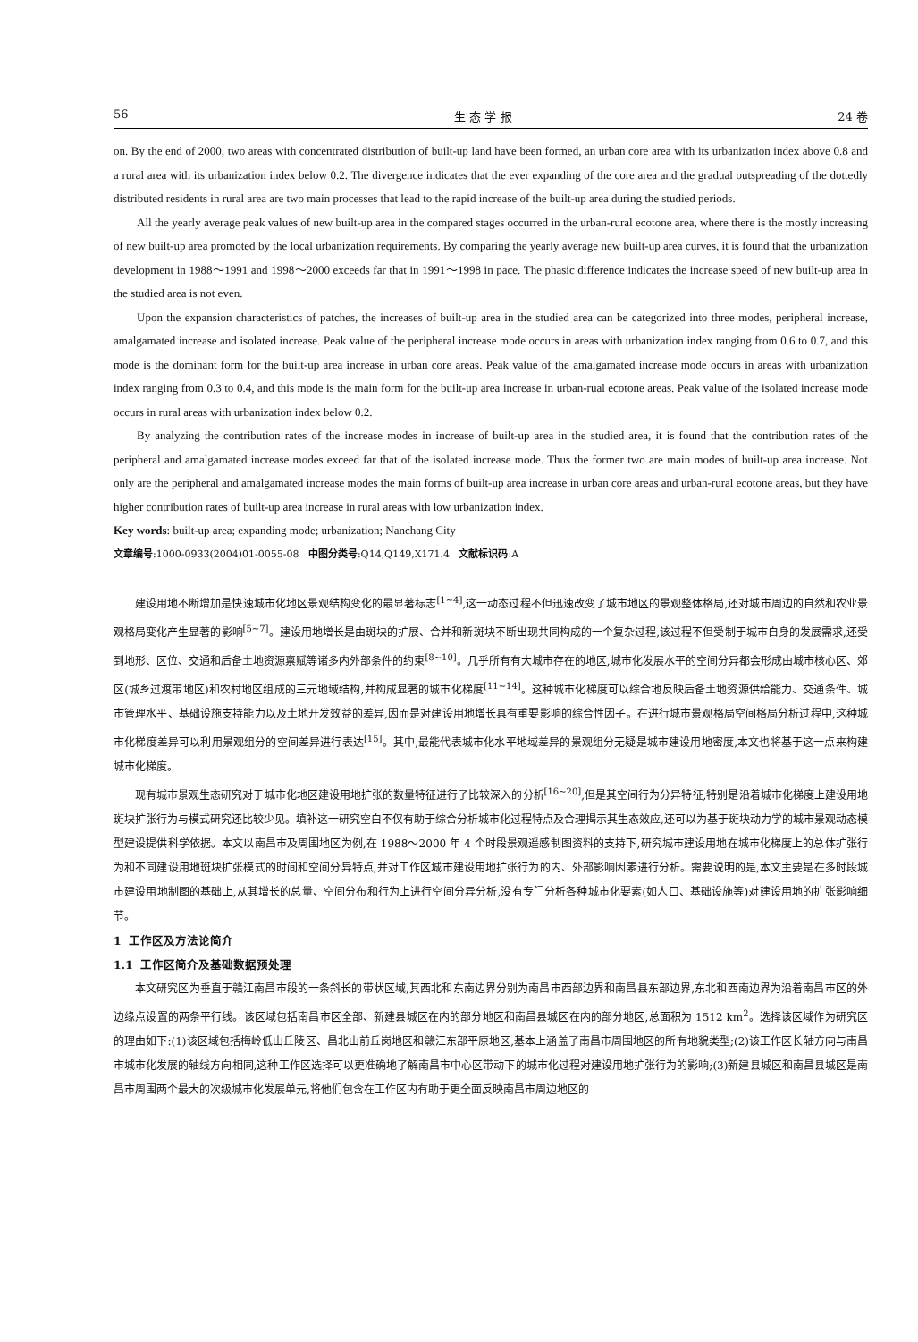56 生 态 学 报 24 卷
on. By the end of 2000, two areas with concentrated distribution of built-up land have been formed, an urban core area with its urbanization index above 0.8 and a rural area with its urbanization index below 0.2. The divergence indicates that the ever expanding of the core area and the gradual outspreading of the dottedly distributed residents in rural area are two main processes that lead to the rapid increase of the built-up area during the studied periods.
All the yearly average peak values of new built-up area in the compared stages occurred in the urban-rural ecotone area, where there is the mostly increasing of new built-up area promoted by the local urbanization requirements. By comparing the yearly average new built-up area curves, it is found that the urbanization development in 1988～1991 and 1998～2000 exceeds far that in 1991～1998 in pace. The phasic difference indicates the increase speed of new built-up area in the studied area is not even.
Upon the expansion characteristics of patches, the increases of built-up area in the studied area can be categorized into three modes, peripheral increase, amalgamated increase and isolated increase. Peak value of the peripheral increase mode occurs in areas with urbanization index ranging from 0.6 to 0.7, and this mode is the dominant form for the built-up area increase in urban core areas. Peak value of the amalgamated increase mode occurs in areas with urbanization index ranging from 0.3 to 0.4, and this mode is the main form for the built-up area increase in urban-rual ecotone areas. Peak value of the isolated increase mode occurs in rural areas with urbanization index below 0.2.
By analyzing the contribution rates of the increase modes in increase of built-up area in the studied area, it is found that the contribution rates of the peripheral and amalgamated increase modes exceed far that of the isolated increase mode. Thus the former two are main modes of built-up area increase. Not only are the peripheral and amalgamated increase modes the main forms of built-up area increase in urban core areas and urban-rural ecotone areas, but they have higher contribution rates of built-up area increase in rural areas with low urbanization index.
Key words: built-up area; expanding mode; urbanization; Nanchang City
文章编号:1000-0933(2004)01-0055-08 中图分类号:Q14,Q149,X171.4 文献标识码:A
建设用地不断增加是快速城市化地区景观结构变化的最显著标志<sup>[1~4]</sup>,这一动态过程不但迅速改变了城市地区的景观整体格局,还对城市周边的自然和农业景观格局变化产生显著的影响<sup>[5~7]</sup>。建设用地增长是由斑块的扩展、合并和新斑块不断出现共同构成的一个复杂过程,该过程不但受制于城市自身的发展需求,还受到地形、区位、交通和后备土地资源禀赋等诸多内外部条件的约束<sup>[8~10]</sup>。几乎所有有大城市存在的地区,城市化发展水平的空间分异都会形成由城市核心区、郊区(城乡过渡带地区)和农村地区组成的三元地域结构,并构成显著的城市化梯度<sup>[11~14]</sup>。这种城市化梯度可以综合地反映后备土地资源供给能力、交通条件、城市管理水平、基础设施支持能力以及土地开发效益的差异,因而是对建设用地增长具有重要影响的综合性因子。在进行城市景观格局空间格局分析过程中,这种城市化梯度差异可以利用景观组分的空间差异进行表达<sup>[15]</sup>。其中,最能代表城市化水平地域差异的景观组分无疑是城市建设用地密度,本文也将基于这一点来构建城市化梯度。
现有城市景观生态研究对于城市化地区建设用地扩张的数量特征进行了比较深入的分析<sup>[16~20]</sup>,但是其空间行为分异特征,特别是沿着城市化梯度上建设用地斑块扩张行为与模式研究还比较少见。填补这一研究空白不仅有助于综合分析城市化过程特点及合理揭示其生态效应,还可以为基于斑块动力学的城市景观动态模型建设提供科学依据。本文以南昌市及周围地区为例,在 1988～2000 年 4 个时段景观遥感制图资料的支持下,研究城市建设用地在城市化梯度上的总体扩张行为和不同建设用地斑块扩张模式的时间和空间分异特点,并对工作区城市建设用地扩张行为的内、外部影响因素进行分析。需要说明的是,本文主要是在多时段城市建设用地制图的基础上,从其增长的总量、空间分布和行为上进行空间分异分析,没有专门分析各种城市化要素(如人口、基础设施等)对建设用地的扩张影响细节。
1 工作区及方法论简介
1.1 工作区简介及基础数据预处理
本文研究区为垂直于赣江南昌市段的一条斜长的带状区域,其西北和东南边界分别为南昌市西部边界和南昌县东部边界,东北和西南边界为沿着南昌市区的外边缘点设置的两条平行线。该区域包括南昌市区全部、新建县城区在内的部分地区和南昌县城区在内的部分地区,总面积为 1512 km<sup>2</sup>。选择该区域作为研究区的理由如下:(1)该区域包括梅岭低山丘陵区、昌北山前丘岗地区和赣江东部平原地区,基本上涵盖了南昌市周围地区的所有地貌类型;(2)该工作区长轴方向与南昌市城市化发展的轴线方向相同,这种工作区选择可以更准确地了解南昌市中心区带动下的城市化过程对建设用地扩张行为的影响;(3)新建县城区和南昌县城区是南昌市周围两个最大的次级城市化发展单元,将他们包含在工作区内有助于更全面反映南昌市周边地区的